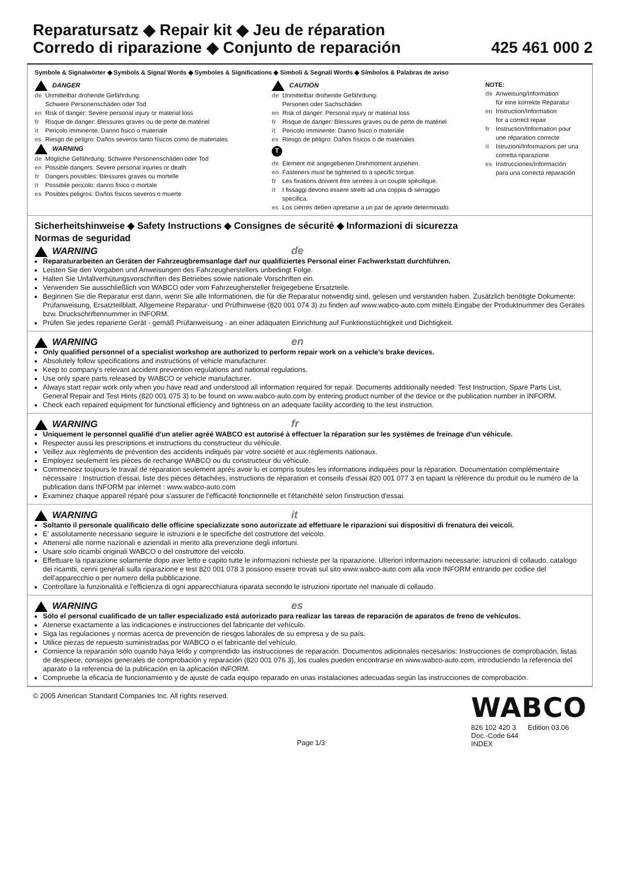Reparatursatz ◆ Repair kit ◆ Jeu de réparation
Corredo di riparazione ◆ Conjunto de reparación 425 461 000 2
Symbole & Signalwörter ◆ Symbols & Signal Words ◆ Symboles & Significations ◆ Simboli & Segnali Words ◆ Símbolos & Palabras de aviso
DANGER
de Unmittelbar drohende Gefährdung:
Schwere Personenschäden oder Tod
en Risk of danger: Severe personal injury or material loss
fr Risque de danger: Blessures graves ou de perte de matériel
it Pericolo imminente: Danno fisico o materiale
es Riesgo de peligro: Daños severos tanto físicos como de materiales
WARNING
de Mögliche Gefährdung: Schwere Personenschäden oder Tod
en Possible dangers: Severe personal injuries or death
fr Dangers possibles: Blessures graves ou mortelle
it Possibile pericolo: danno fisico o mortale
es Posibles peligros: Daños físicos severos o muerte
CAUTION
de Unmittelbar drohende Gefährdung:
Personen oder Sachschäden
en Risk of danger: Personal injury or material loss
fr Risque de danger: Blessures graves ou de perte de matériel
it Pericolo imminente: Danno fisico o materiale
es Riesgo de peligro: Daños físicos o de materiales
T
de Element mit angegebenen Drehmoment anziehen.
en Fasteners must be tightened to a specific torque.
fr Les fixations doivent être serrées à un couple spécifique.
it I fissaggi devono essere stretti ad una coppia di serraggio
specifica.
es Los cierres deben apretarse a un par de apriete determinado.
NOTE:
de Anweisung/Information
für eine korrekte Reparatur
en Instruction/Information
for a correct repair
fr Instruction/Information pour
une réparation correcte
it Istruzioni/Informazioni per una
corretta riparazione
es Instrucciones/Información
para una correcta reparación
Sicherheitshinweise ◆ Safety Instructions ◆ Consignes de sécurité ◆ Informazioni di sicurezza
Normas de seguridad
WARNING de
Reparaturarbeiten an Geräten der Fahrzeugbremsanlage darf nur qualifiziertes Personal einer Fachwerkstatt durchführen.
Leisten Sie den Vorgaben und Anweisungen des Fahrzeugherstellers unbedingt Folge.
Halten Sie Unfallverhütungsvorschriften des Betriebes sowie nationale Vorschriften ein.
Verwenden Sie ausschließlich von WABCO oder vom Fahrzeughersteller freigegebene Ersatzteile.
Beginnen Sie die Reparatur erst dann, wenn Sie alle Informationen, die für die Reparatur notwendig sind, gelesen und verstanden haben. Zusätzlich benötigte Dokumente: Prüfanweisung, Ersatzteilblatt, Allgemeine Reparatur- und Prüfhinweise (820 001 074 3) zu finden auf www.wabco-auto.com mittels Eingabe der Produktnummer des Gerätes bzw. Druckschriftennummer in INFORM.
Prüfen Sie jedes reparierte Gerät - gemäß Prüfanweisung - an einer adäquaten Einrichtung auf Funktionstüchtigkeit und Dichtigkeit.
WARNING en
Only qualified personnel of a specialist workshop are authorized to perform repair work on a vehicle’s brake devices.
Absolutely follow specifications and instructions of vehicle manufacturer.
Keep to company's relevant accident prevention regulations and national regulations.
Use only spare parts released by WABCO or vehicle manufacturer.
Always start repair work only when you have read and understood all information required for repair. Documents additionally needed: Test Instruction, Spare Parts List, General Repair and Test Hints (820 001 075 3) to be found on www.wabco-auto.com by entering product number of the device or the publication number in INFORM.
Check each repaired equipment for functional efficiency and tightness on an adequate facility according to the test instruction.
WARNING fr
Uniquement le personnel qualifié d'un atelier agréé WABCO est autorisé à effectuer la réparation sur les systèmes de freinage d'un véhicule.
Respecter aussi les prescriptions et instructions du constructeur du véhicule.
Veillez aux règlements de prévention des accidents indiqués par votre société et aux règlements nationaux.
Employez seulement les pièces de rechange WABCO ou du constructeur du véhicule.
Commencez toujours le travail de réparation seulement après avoir lu et compris toutes les informations indiquées pour la réparation. Documentation complémentaire nécessaire : Instruction d'essai, liste des pièces détachées, instructions de réparation et conseils d'essai 820 001 077 3 en tapant la référence du produit ou le numéro de la publication dans INFORM par internet : www.wabco-auto.com
Examinez chaque appareil réparé pour s'assurer de l'efficacité fonctionnelle et l'étanchéité selon l'instruction d'essai.
WARNING it
Soltanto il personale qualificato delle officine specializzate sono autorizzate ad effettuare le riparazioni sui dispositivi di frenatura dei veicoli.
E' assolutamente necessario seguire le istruzioni e le specifiche del costruttore del veicolo.
Attenersi alle norme nazionali e aziendali in merito alla prevenzione degli infortuni.
Usare solo ricambi originali WABCO o del costruttore del veicolo.
Effettuare la riparazione solamente dopo aver letto e capito tutte le informazioni richieste per la riparazione. Ulteriori informazioni necessarie: istruzioni di collaudo, catalogo dei ricambi, cenni generali sulla riparazione e test 820 001 078 3 possono essere trovati sul sito www.wabco-auto.com alla voce INFORM entrando per codice del dell'apparecchio o per numero della pubblicazione.
Controllare la funzionalità e l'efficienza di ogni apparecchiatura riparata secondo le istruzioni riportate nel manuale di collaudo.
WARNING es
Sólo el personal cualificado de un taller especializado está autorizado para realizar las tareas de reparación de aparatos de freno de vehículos.
Atenerse exactamente a las indicaciones e instrucciones del fabricante del vehículo.
Siga las regulaciones y normas acerca de prevención de riesgos laborales de su empresa y de su país.
Utilice piezas de repuesto suministradas por WABCO o el fabricante del vehículo.
Comience la reparación sólo cuando haya leído y comprendido las instrucciones de reparación. Documentos adicionales necesarios: Instrucciones de comprobación, listas de despiece, consejos generales de comprobación y reparación (820 001 076 3), los cuales pueden encontrarse en www.wabco-auto.com, introduciendo la referencia del aparato o la referencia de la publicación en la aplicación INFORM.
Compruebe la eficacia de funcionamiento y de ajuste de cada equipo reparado en unas instalaciones adecuadas según las instrucciones de comprobación.
© 2005 American Standard Companies Inc. All rights reserved.
Page 1/3
WABCO
826 102 420 3 Edition 03.06
Doc.-Code 644
INDEX